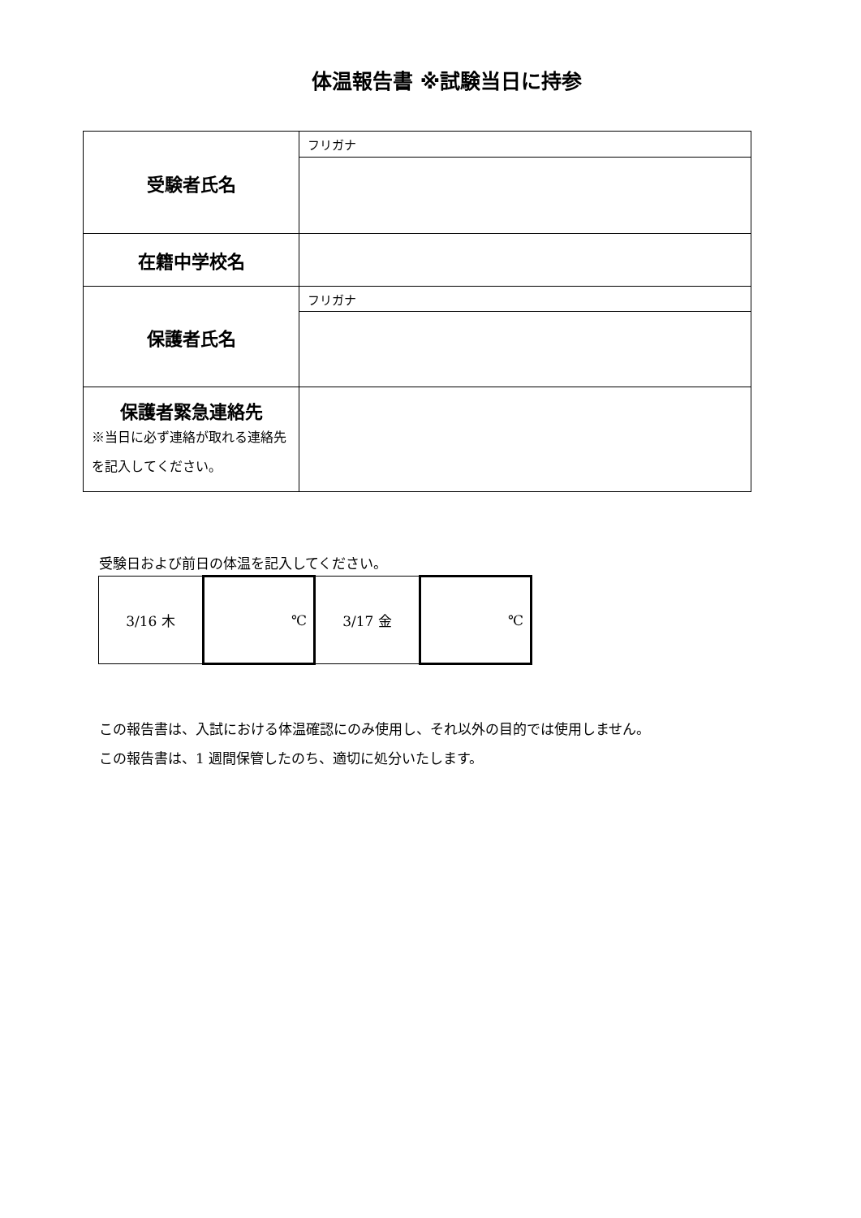体温報告書 ※試験当日に持参
| 受験者氏名 | フリガナ |
| 在籍中学校名 | |
| 保護者氏名 | フリガナ |
| 保護者緊急連絡先 ※当日に必ず連絡が取れる連絡先を記入してください。 | |
受験日および前日の体温を記入してください。
| 3/16 木 | ℃ | 3/17 金 | ℃ |
この報告書は、入試における体温確認にのみ使用し、それ以外の目的では使用しません。
この報告書は、1 週間保管したのち、適切に処分いたします。